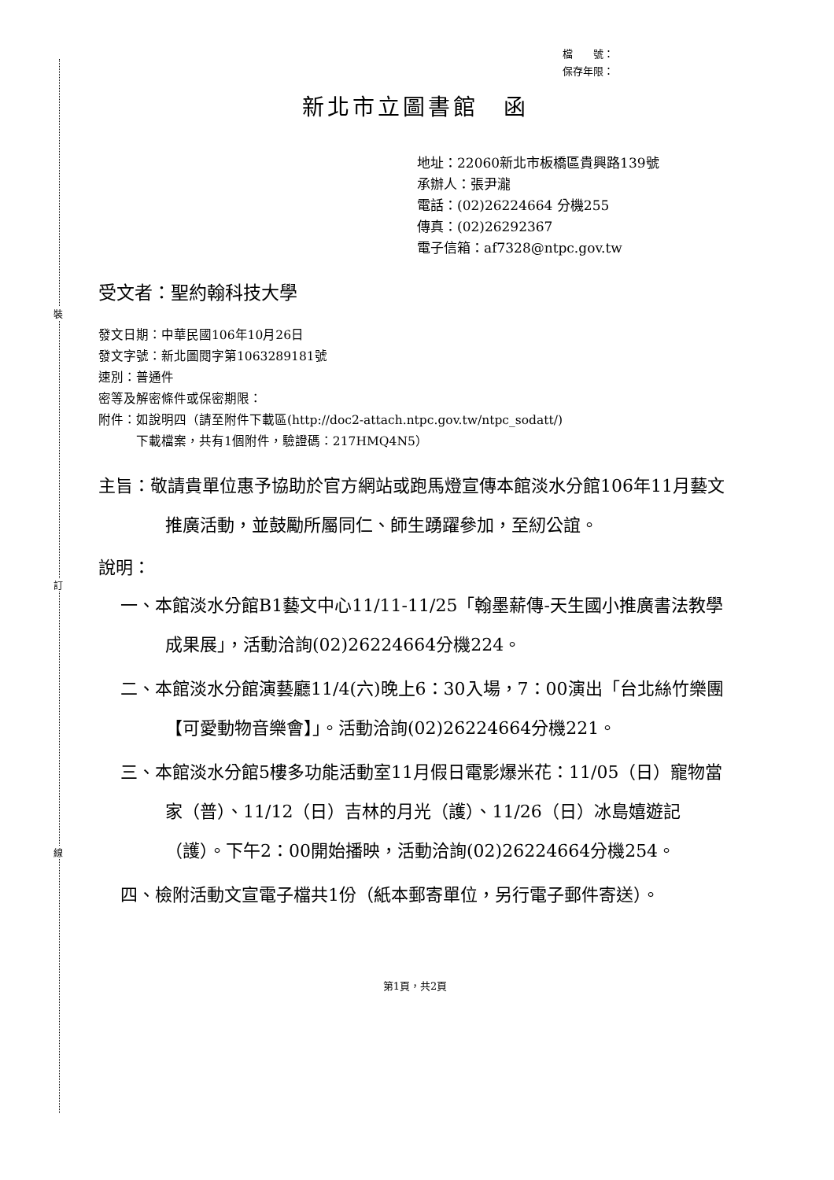裝
訂
線
檔　　號：
保存年限：
新北市立圖書館　函
地址：22060新北市板橋區貴興路139號
承辦人：張尹瀧
電話：(02)26224664 分機255
傳真：(02)26292367
電子信箱：af7328@ntpc.gov.tw
受文者：聖約翰科技大學
發文日期：中華民國106年10月26日
發文字號：新北圖閱字第1063289181號
速別：普通件
密等及解密條件或保密期限：
附件：如說明四（請至附件下載區(http://doc2-attach.ntpc.gov.tw/ntpc_sodatt/)
　　　下載檔案，共有1個附件，驗證碼：217HMQ4N5）
主旨：敬請貴單位惠予協助於官方網站或跑馬燈宣傳本館淡水分館106年11月藝文推廣活動，並鼓勵所屬同仁、師生踴躍參加，至紉公誼。
說明：
一、本館淡水分館B1藝文中心11/11-11/25「翰墨薪傳-天生國小推廣書法教學成果展」，活動洽詢(02)26224664分機224。
二、本館淡水分館演藝廳11/4(六)晚上6：30入場，7：00演出「台北絲竹樂團【可愛動物音樂會】」。活動洽詢(02)26224664分機221。
三、本館淡水分館5樓多功能活動室11月假日電影爆米花：11/05（日）寵物當家（普）、11/12（日）吉林的月光（護）、11/26（日）冰島嬉遊記（護）。下午2：00開始播映，活動洽詢(02)26224664分機254。
四、檢附活動文宣電子檔共1份（紙本郵寄單位，另行電子郵件寄送）。
第1頁，共2頁